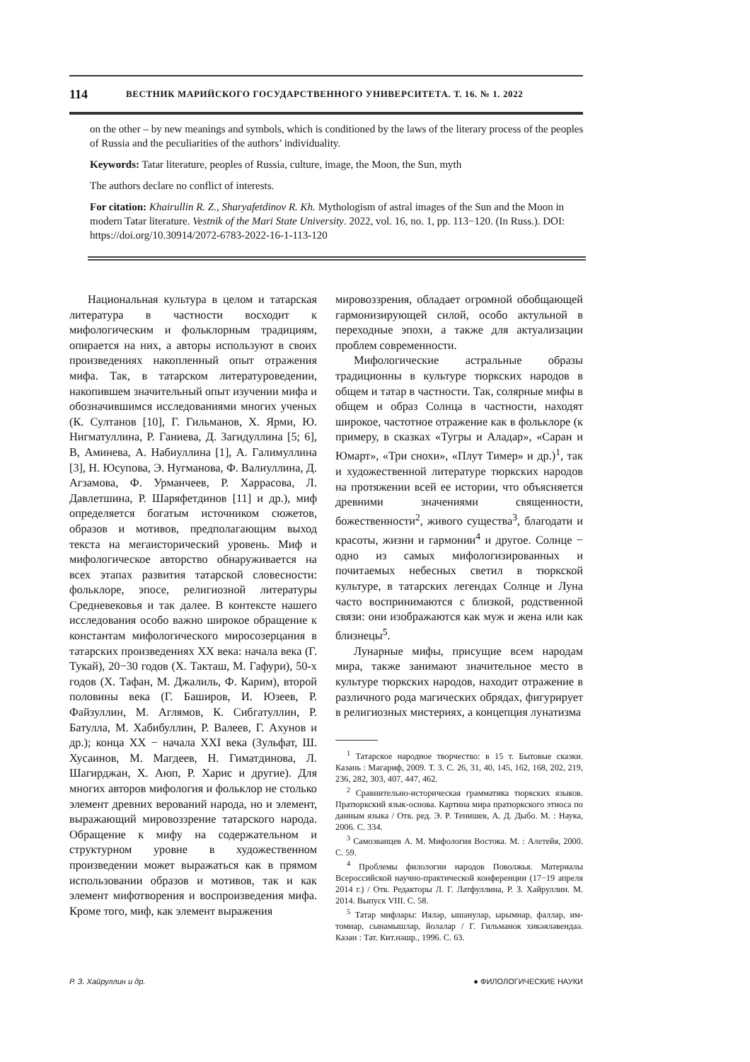114 ВЕСТНИК МАРИЙСКОГО ГОСУДАРСТВЕННОГО УНИВЕРСИТЕТА. Т. 16. № 1. 2022
on the other – by new meanings and symbols, which is conditioned by the laws of the literary process of the peoples of Russia and the peculiarities of the authors’ individuality.
Keywords: Tatar literature, peoples of Russia, culture, image, the Moon, the Sun, myth
The authors declare no conflict of interests.
For citation: Khairullin R. Z., Sharyafetdinov R. Kh. Mythologism of astral images of the Sun and the Moon in modern Tatar literature. Vestnik of the Mari State University. 2022, vol. 16, no. 1, pp. 113−120. (In Russ.). DOI: https://doi.org/10.30914/2072-6783-2022-16-1-113-120
Национальная культура в целом и татарская литература в частности восходит к мифологическим и фольклорным традициям, опирается на них, а авторы используют в своих произведениях накопленный опыт отражения мифа. Так, в татарском литературоведении, накопившем значительный опыт изучении мифа и обозначившимся исследованиями многих ученых (К. Султанов [10], Г. Гильманов, Х. Ярми, Ю. Нигматуллина, Р. Ганиева, Д. Загидуллина [5; 6], В, Аминева, А. Набиуллина [1], А. Галимуллина [3], Н. Юсупова, Э. Нугманова, Ф. Валиуллина, Д. Агзамова, Ф. Урманчеев, Р. Харрасова, Л. Давлетшина, Р. Шаряфетдинов [11] и др.), миф определяется богатым источником сюжетов, образов и мотивов, предполагающим выход текста на мегаисторический уровень. Миф и мифологическое авторство обнаруживается на всех этапах развития татарской словесности: фольклоре, эпосе, религиозной литературы Средневековья и так далее. В контексте нашего исследования особо важно широкое обращение к константам мифологического миросозерцания в татарских произведениях XX века: начала века (Г. Тукай), 20−30 годов (Х. Такташ, М. Гафури), 50-х годов (Х. Тафан, М. Джалиль, Ф. Карим), второй половины века (Г. Баширов, И. Юзеев, Р. Файзуллин, М. Аглямов, К. Сибгатуллин, Р. Батулла, М. Хабибуллин, Р. Валеев, Г. Ахунов и др.); конца XX − начала XXI века (Зульфат, Ш. Хусаинов, М. Магдеев, Н. Гиматдинова, Л. Шагирджан, Х. Аюп, Р. Харис и другие). Для многих авторов мифология и фольклор не столько элемент древних верований народа, но и элемент, выражающий мировоззрение татарского народа. Обращение к мифу на содержательном и структурном уровне в художественном произведении может выражаться как в прямом использовании образов и мотивов, так и как элемент мифотворения и воспроизведения мифа. Кроме того, миф, как элемент выражения
мировоззрения, обладает огромной обобщающей гармонизирующей силой, особо актульной в переходные эпохи, а также для актуализации проблем современности.
Мифологические астральные образы традиционны в культуре тюркских народов в общем и татар в частности. Так, солярные мифы в общем и образ Солнца в частности, находят широкое, частотное отражение как в фольклоре (к примеру, в сказках «Тугры и Аладар», «Саран и Юмарт», «Три снохи», «Плут Тимер» и др.)<sup>1</sup>, так и художественной литературе тюркских народов на протяжении всей ее истории, что объясняется древними значениями священности, божественности<sup>2</sup>, живого существа<sup>3</sup>, благодати и красоты, жизни и гармонии<sup>4</sup> и другое. Солнце − одно из самых мифологизированных и почитаемых небесных светил в тюркской культуре, в татарских легендах Солнце и Луна часто воспринимаются с близкой, родственной связи: они изображаются как муж и жена или как близнецы<sup>5</sup>.
Лунарные мифы, присущие всем народам мира, также занимают значительное место в культуре тюркских народов, находит отражение в различного рода магических обрядах, фигурирует в религиозных мистериях, а концепция лунатизма
<sup>1</sup> Татарское народное творчество: в 15 т. Бытовые сказки. Казань : Магариф, 2009. Т. 3. С. 26, 31, 40, 145, 162, 168, 202, 219, 236, 282, 303, 407, 447, 462.
<sup>2</sup> Сравнительно-историческая грамматика тюркских языков. Пратюркский язык-основа. Картина мира пратюркского этноса по данным языка / Отв. ред. Э. Р. Тенишев, А. Д. Дыбо. М. : Наука, 2006. С. 334.
<sup>3</sup> Самозванцев А. М. Мифология Востока. М. : Алетейя, 2000. С. 59.
<sup>4</sup> Проблемы филологии народов Поволжья. Материалы Всероссийской научно-практической конференции (17−19 апреля 2014 г.) / Отв. Редакторы Л. Г. Латфуллина, Р. З. Хайруллин. М. 2014. Выпуск VIII. С. 58.
<sup>5</sup> Татар мифлары: Иялəр, ышанулар, ырымнар, фаллар, им-томнар, сынамышлар, йолалар / Г. Гильманок хикəялəвендаə. Казан : Тат. Кит.нəшр., 1996. С. 63.
Р. З. Хайруллин и др. ● ФИЛОЛОГИЧЕСКИЕ НАУКИ